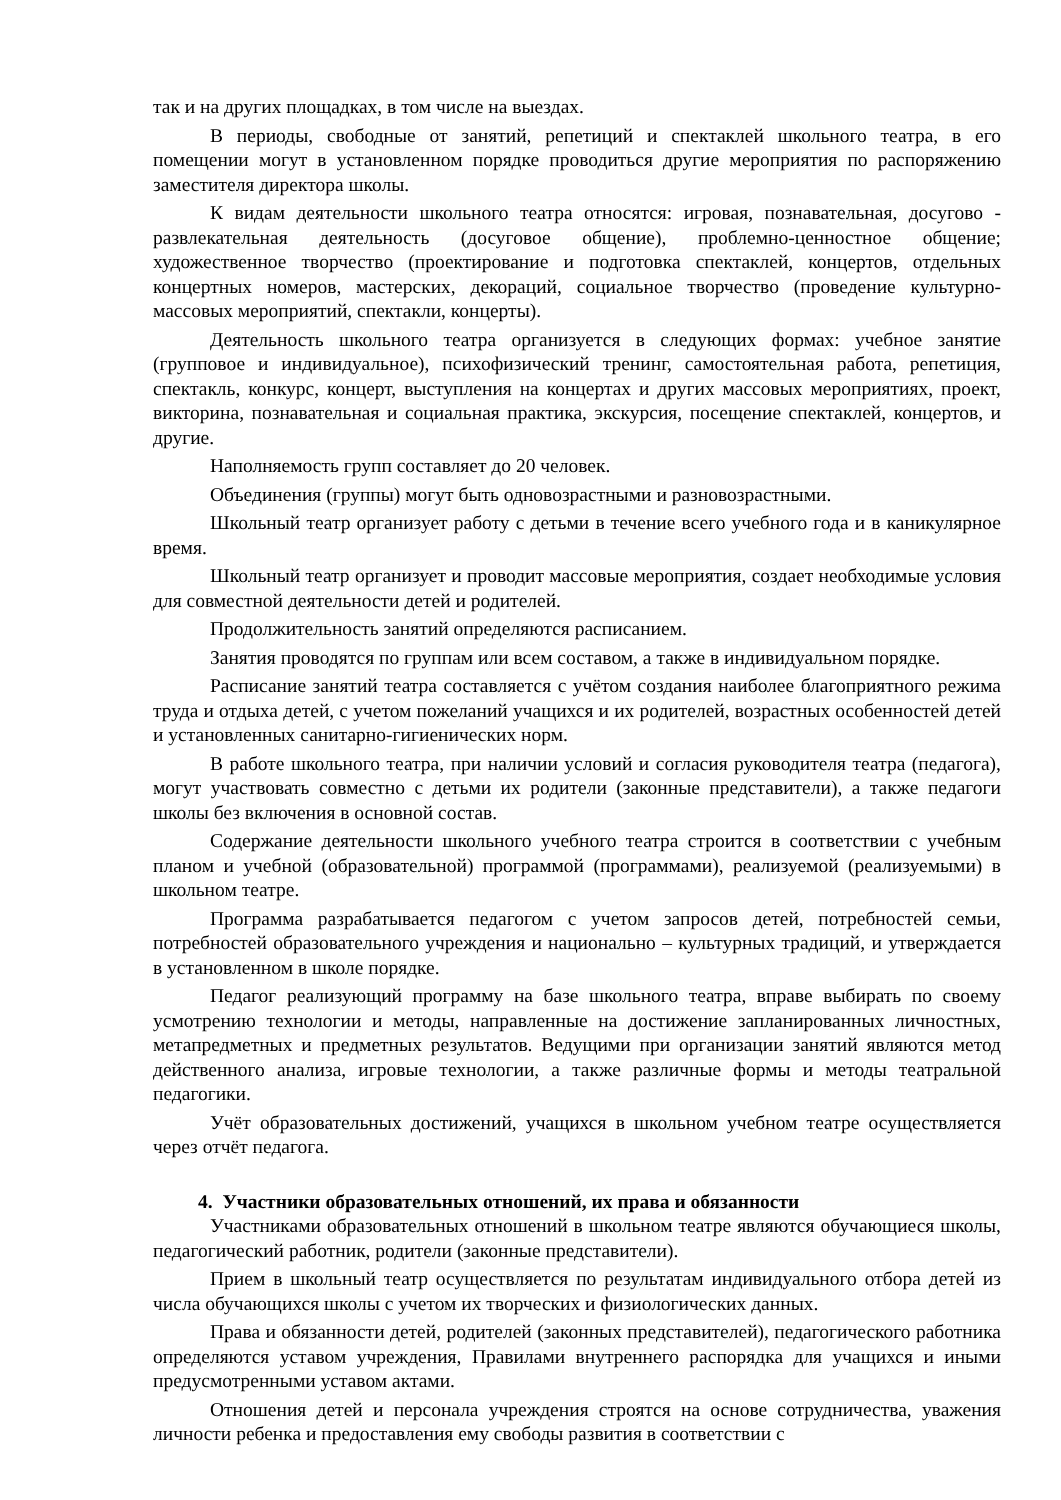так и на других площадках, в том числе на выездах.
В периоды, свободные от занятий, репетиций и спектаклей школьного театра, в его помещении могут в установленном порядке проводиться другие мероприятия по распоряжению заместителя директора школы.
К видам деятельности школьного театра относятся: игровая, познавательная, досугово - развлекательная деятельность (досуговое общение), проблемно-ценностное общение; художественное творчество (проектирование и подготовка спектаклей, концертов, отдельных концертных номеров, мастерских, декораций, социальное творчество (проведение культурно-массовых мероприятий, спектакли, концерты).
Деятельность школьного театра организуется в следующих формах: учебное занятие (групповое и индивидуальное), психофизический тренинг, самостоятельная работа, репетиция, спектакль, конкурс, концерт, выступления на концертах и других массовых мероприятиях, проект, викторина, познавательная и социальная практика, экскурсия, посещение спектаклей, концертов, и другие.
Наполняемость групп составляет до 20 человек.
Объединения (группы) могут быть одновозрастными и разновозрастными.
Школьный театр организует работу с детьми в течение всего учебного года и в каникулярное время.
Школьный театр организует и проводит массовые мероприятия, создает необходимые условия для совместной деятельности детей и родителей.
Продолжительность занятий определяются расписанием.
Занятия проводятся по группам или всем составом, а также в индивидуальном порядке.
Расписание занятий театра составляется с учётом создания наиболее благоприятного режима труда и отдыха детей, с учетом пожеланий учащихся и их родителей, возрастных особенностей детей и установленных санитарно-гигиенических норм.
В работе школьного театра, при наличии условий и согласия руководителя театра (педагога), могут участвовать совместно с детьми их родители (законные представители), а также педагоги школы без включения в основной состав.
Содержание деятельности школьного учебного театра строится в соответствии с учебным планом и учебной (образовательной) программой (программами), реализуемой (реализуемыми) в школьном театре.
Программа разрабатывается педагогом с учетом запросов детей, потребностей семьи, потребностей образовательного учреждения и национально – культурных традиций, и утверждается в установленном в школе порядке.
Педагог реализующий программу на базе школьного театра, вправе выбирать по своему усмотрению технологии и методы, направленные на достижение запланированных личностных, метапредметных и предметных результатов. Ведущими при организации занятий являются метод действенного анализа, игровые технологии, а также различные формы и методы театральной педагогики.
Учёт образовательных достижений, учащихся в школьном учебном театре осуществляется через отчёт педагога.
4. Участники образовательных отношений, их права и обязанности
Участниками образовательных отношений в школьном театре являются обучающиеся школы, педагогический работник, родители (законные представители).
Прием в школьный театр осуществляется по результатам индивидуального отбора детей из числа обучающихся школы с учетом их творческих и физиологических данных.
Права и обязанности детей, родителей (законных представителей), педагогического работника определяются уставом учреждения, Правилами внутреннего распорядка для учащихся и иными предусмотренными уставом актами.
Отношения детей и персонала учреждения строятся на основе сотрудничества, уважения личности ребенка и предоставления ему свободы развития в соответствии с